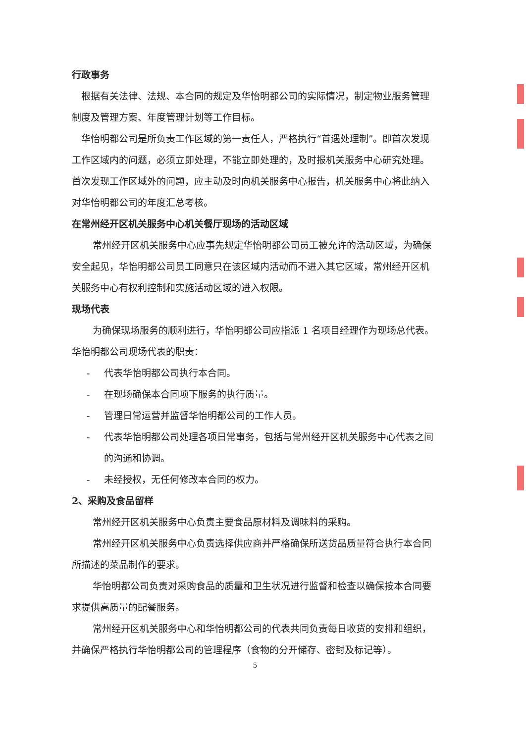行政事务
根据有关法律、法规、本合同的规定及华怡明都公司的实际情况，制定物业服务管理制度及管理方案、年度管理计划等工作目标。
华怡明都公司是所负责工作区域的第一责任人，严格执行“首遇处理制”。即首次发现工作区域内的问题，必须立即处理，不能立即处理的，及时报机关服务中心研究处理。首次发现工作区域外的问题，应主动及时向机关服务中心报告，机关服务中心将此纳入对华怡明都公司的年度汇总考核。
在常州经开区机关服务中心机关餐厅现场的活动区域
常州经开区机关服务中心应事先规定华怡明都公司员工被允许的活动区域，为确保安全起见，华怡明都公司员工同意只在该区域内活动而不进入其它区域，常州经开区机关服务中心有权利控制和实施活动区域的进入权限。
现场代表
为确保现场服务的顺利进行，华怡明都公司应指派 1 名项目经理作为现场总代表。华怡明都公司现场代表的职责：
- 代表华怡明都公司执行本合同。
- 在现场确保本合同项下服务的执行质量。
- 管理日常运营并监督华怡明都公司的工作人员。
- 代表华怡明都公司处理各项日常事务，包括与常州经开区机关服务中心代表之间的沟通和协调。
- 未经授权，无任何修改本合同的权力。
2、采购及食品留样
常州经开区机关服务中心负责主要食品原材料及调味料的采购。
常州经开区机关服务中心负责选择供应商并严格确保所送货品质量符合执行本合同所描述的菜品制作的要求。
华怡明都公司负责对采购食品的质量和卫生状况进行监督和检查以确保按本合同要求提供高质量的配餐服务。
常州经开区机关服务中心和华怡明都公司的代表共同负责每日收货的安排和组织，并确保严格执行华怡明都公司的管理程序（食物的分开储存、密封及标记等）。
5